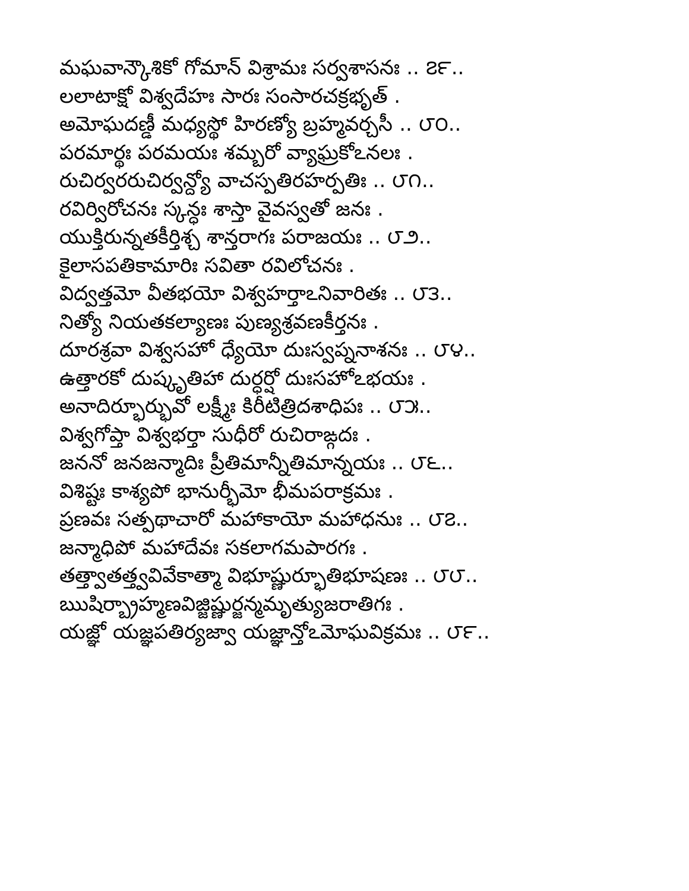మఘవాన్కౌశికో గోమాన్ విశ్రామః సర్వశాసనః .. ౭౯..
లలాటాక్షో విశ్వదేహః సారః సంసారచక్రభృత్ .
అమోఘదణ్డీ మధ్యస్థో హిరణ్యో బ్రహ్మవర్చసీ .. ౮౦..
పరమార్థః పరమయః శమ్బరో వ్యాఘ్రకోఽనలః .
రుచిర్వరరుచిర్వన్ద్యో వాచస్పతిరహర్పతిః .. ౮౧..
రవిర్విరోచనః స్కన్ధః శాస్తా వైవస్వతో జనః .
యుక్తిరున్నతకీర్తిశ్చ శాన్తరాగః పరాజయః .. ౮౨..
కైలాసపతికామారిః సవితా రవిలోచనః .
విద్వత్తమో వీతభయో విశ్వహర్తాఽనివారితః .. ౮౩..
నిత్యో నియతకల్యాణః పుణ్యశ్రవణకీర్తనః .
దూరశ్రవా విశ్వసహో ధ్యేయో దుఃస్వప్ననాశనః .. ౮౪..
ఉత్తారకో దుష్కృతిహా దుర్ధర్షో దుఃసహోఽభయః .
అనాదిర్భూర్భువో లక్ష్మీః కిరీటిత్రిదశాధిపః .. ౮౫..
విశ్వగోప్తా విశ్వభర్తా సుధీరో రుచిరాఙ్గదః .
జననో జనజన్మాదిః ప్రీతిమాన్నీతిమాన్నయః .. ౮౬..
విశిష్టః కాశ్యపో భానుర్భీమో భీమపరాక్రమః .
ప్రణవః సత్పథాచారో మహాకాయో మహాధనుః .. ౮౭..
జన్మాధిపో మహాదేవః సకలాగమపారగః .
తత్త్వాతత్త్వవివేకాత్మా విభూష్ణుర్భూతిభూషణః .. ౮౮..
ఋషిర్బ్రాహ్మణవిజ్జిష్ణుర్జన్మమృత్యుజరాతిగః .
యజ్ఞో యజ్ఞపతిర్యజ్వా యజ్ఞాన్తోఽమోఘవిక్రమః .. ౮౯..